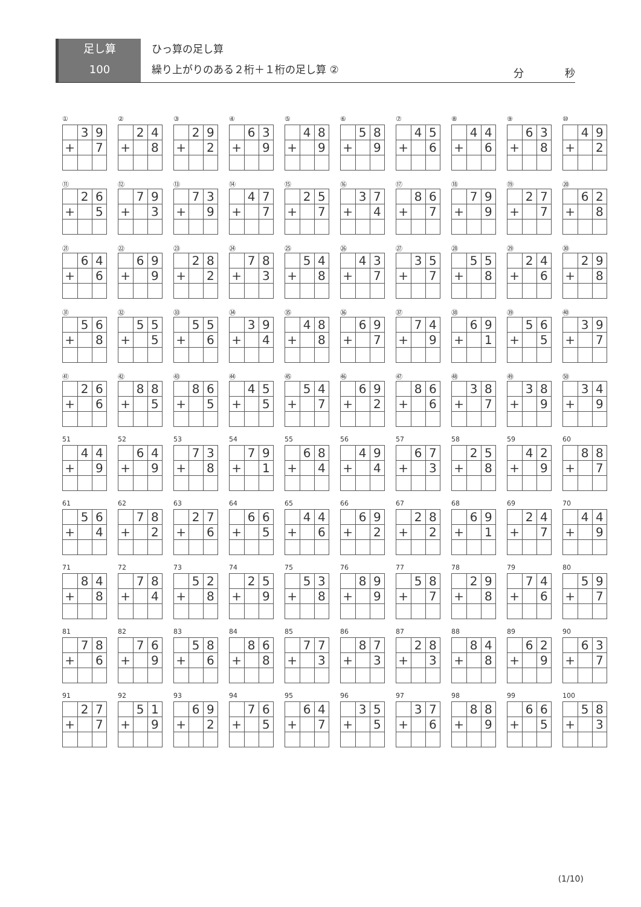足し算
100
ひっ算の足し算
繰り上がりのある２桁＋１桁の足し算 ②
分　　　　秒
①
| | 3 | 9 |
| + | | 7 |
②
| | 2 | 4 |
| + | | 8 |
③
| | 2 | 9 |
| + | | 2 |
④
| | 6 | 3 |
| + | | 9 |
⑤
| | 4 | 8 |
| + | | 9 |
⑥
| | 5 | 8 |
| + | | 9 |
⑦
| | 4 | 5 |
| + | | 6 |
⑧
| | 4 | 4 |
| + | | 6 |
⑨
| | 6 | 3 |
| + | | 8 |
⑩
| | 4 | 9 |
| + | | 2 |
⑪
| | 2 | 6 |
| + | | 5 |
⑫
| | 7 | 9 |
| + | | 3 |
⑬
| | 7 | 3 |
| + | | 9 |
⑭
| | 4 | 7 |
| + | | 7 |
⑮
| | 2 | 5 |
| + | | 7 |
⑯
| | 3 | 7 |
| + | | 4 |
⑰
| | 8 | 6 |
| + | | 7 |
⑱
| | 7 | 9 |
| + | | 9 |
⑲
| | 2 | 7 |
| + | | 7 |
⑳
| | 6 | 2 |
| + | | 8 |
㉑
| | 6 | 4 |
| + | | 6 |
㉒
| | 6 | 9 |
| + | | 9 |
㉓
| | 2 | 8 |
| + | | 2 |
㉔
| | 7 | 8 |
| + | | 3 |
㉕
| | 5 | 4 |
| + | | 8 |
㉖
| | 4 | 3 |
| + | | 7 |
㉗
| | 3 | 5 |
| + | | 7 |
㉘
| | 5 | 5 |
| + | | 8 |
㉙
| | 2 | 4 |
| + | | 6 |
㉚
| | 2 | 9 |
| + | | 8 |
㉛
| | 5 | 6 |
| + | | 8 |
㉜
| | 5 | 5 |
| + | | 5 |
㉝
| | 5 | 5 |
| + | | 6 |
㉞
| | 3 | 9 |
| + | | 4 |
㉟
| | 4 | 8 |
| + | | 8 |
㊱
| | 6 | 9 |
| + | | 7 |
㊲
| | 7 | 4 |
| + | | 9 |
㊳
| | 6 | 9 |
| + | | 1 |
㊴
| | 5 | 6 |
| + | | 5 |
㊵
| | 3 | 9 |
| + | | 7 |
㊶
| | 2 | 6 |
| + | | 6 |
㊷
| | 8 | 8 |
| + | | 5 |
㊸
| | 8 | 6 |
| + | | 5 |
㊹
| | 4 | 5 |
| + | | 5 |
㊺
| | 5 | 4 |
| + | | 7 |
㊻
| | 6 | 9 |
| + | | 2 |
㊼
| | 8 | 6 |
| + | | 6 |
㊽
| | 3 | 8 |
| + | | 7 |
㊾
| | 3 | 8 |
| + | | 9 |
㊿
| | 3 | 4 |
| + | | 9 |
51
| | 4 | 4 |
| + | | 9 |
52
| | 6 | 4 |
| + | | 9 |
53
| | 7 | 3 |
| + | | 8 |
54
| | 7 | 9 |
| + | | 1 |
55
| | 6 | 8 |
| + | | 4 |
56
| | 4 | 9 |
| + | | 4 |
57
| | 6 | 7 |
| + | | 3 |
58
| | 2 | 5 |
| + | | 8 |
59
| | 4 | 2 |
| + | | 9 |
60
| | 8 | 8 |
| + | | 7 |
61
| | 5 | 6 |
| + | | 4 |
62
| | 7 | 8 |
| + | | 2 |
63
| | 2 | 7 |
| + | | 6 |
64
| | 6 | 6 |
| + | | 5 |
65
| | 4 | 4 |
| + | | 6 |
66
| | 6 | 9 |
| + | | 2 |
67
| | 2 | 8 |
| + | | 2 |
68
| | 6 | 9 |
| + | | 1 |
69
| | 2 | 4 |
| + | | 7 |
70
| | 4 | 4 |
| + | | 9 |
71
| | 8 | 4 |
| + | | 8 |
72
| | 7 | 8 |
| + | | 4 |
73
| | 5 | 2 |
| + | | 8 |
74
| | 2 | 5 |
| + | | 9 |
75
| | 5 | 3 |
| + | | 8 |
76
| | 8 | 9 |
| + | | 9 |
77
| | 5 | 8 |
| + | | 7 |
78
| | 2 | 9 |
| + | | 8 |
79
| | 7 | 4 |
| + | | 6 |
80
| | 5 | 9 |
| + | | 7 |
81
| | 7 | 8 |
| + | | 6 |
82
| | 7 | 6 |
| + | | 9 |
83
| | 5 | 8 |
| + | | 6 |
84
| | 8 | 6 |
| + | | 8 |
85
| | 7 | 7 |
| + | | 3 |
86
| | 8 | 7 |
| + | | 3 |
87
| | 2 | 8 |
| + | | 3 |
88
| | 8 | 4 |
| + | | 8 |
89
| | 6 | 2 |
| + | | 9 |
90
| | 6 | 3 |
| + | | 7 |
91
| | 2 | 7 |
| + | | 7 |
92
| | 5 | 1 |
| + | | 9 |
93
| | 6 | 9 |
| + | | 2 |
94
| | 7 | 6 |
| + | | 5 |
95
| | 6 | 4 |
| + | | 7 |
96
| | 3 | 5 |
| + | | 5 |
97
| | 3 | 7 |
| + | | 6 |
98
| | 8 | 8 |
| + | | 9 |
99
| | 6 | 6 |
| + | | 5 |
100
| | 5 | 8 |
| + | | 3 |
(1/10)